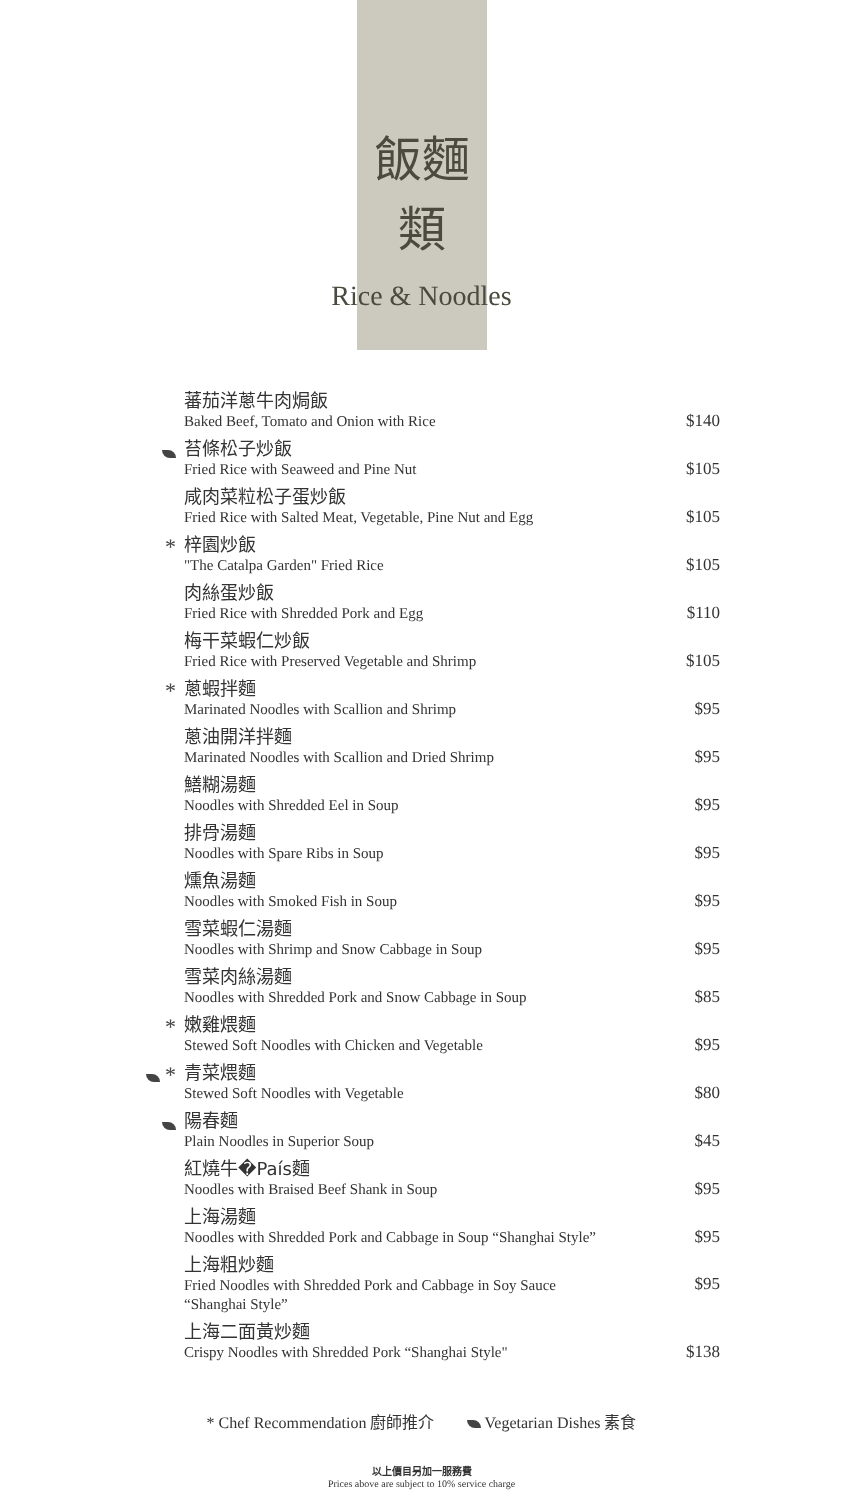飯麵類
Rice & Noodles
| | 蕃茄洋蔥牛肉焗飯 Baked Beef, Tomato and Onion with Rice | $140 |
| | 苔條松子炒飯 Fried Rice with Seaweed and Pine Nut | $105 |
| | 咸肉菜粒松子蛋炒飯 Fried Rice with Salted Meat, Vegetable, Pine Nut and Egg | $105 |
| * | 梓園炒飯 "The Catalpa Garden" Fried Rice | $105 |
| | 肉絲蛋炒飯 Fried Rice with Shredded Pork and Egg | $110 |
| | 梅干菜蝦仁炒飯 Fried Rice with Preserved Vegetable and Shrimp | $105 |
| * | 蔥蝦拌麵 Marinated Noodles with Scallion and Shrimp | $95 |
| | 蔥油開洋拌麵 Marinated Noodles with Scallion and Dried Shrimp | $95 |
| | 鱔糊湯麵 Noodles with Shredded Eel in Soup | $95 |
| | 排骨湯麵 Noodles with Spare Ribs in Soup | $95 |
| | 燻魚湯麵 Noodles with Smoked Fish in Soup | $95 |
| | 雪菜蝦仁湯麵 Noodles with Shrimp and Snow Cabbage in Soup | $95 |
| | 雪菜肉絲湯麵 Noodles with Shredded Pork and Snow Cabbage in Soup | $85 |
| * | 嫩雞煨麵 Stewed Soft Noodles with Chicken and Vegetable | $95 |
| * | 青菜煨麵 Stewed Soft Noodles with Vegetable | $80 |
| | 陽春麵 Plain Noodles in Superior Soup | $45 |
| | 紅燒牛�País麵 Noodles with Braised Beef Shank in Soup | $95 |
| | 上海湯麵 Noodles with Shredded Pork and Cabbage in Soup “Shanghai Style” | $95 |
| | 上海粗炒麵 Fried Noodles with Shredded Pork and Cabbage in Soy Sauce “Shanghai Style” | $95 |
| | 上海二面黃炒麵 Crispy Noodles with Shredded Pork “Shanghai Style" | $138 |
* Chef Recommendation 廚師推介 Vegetarian Dishes 素食
以上價目另加一服務費
Prices above are subject to 10% service charge